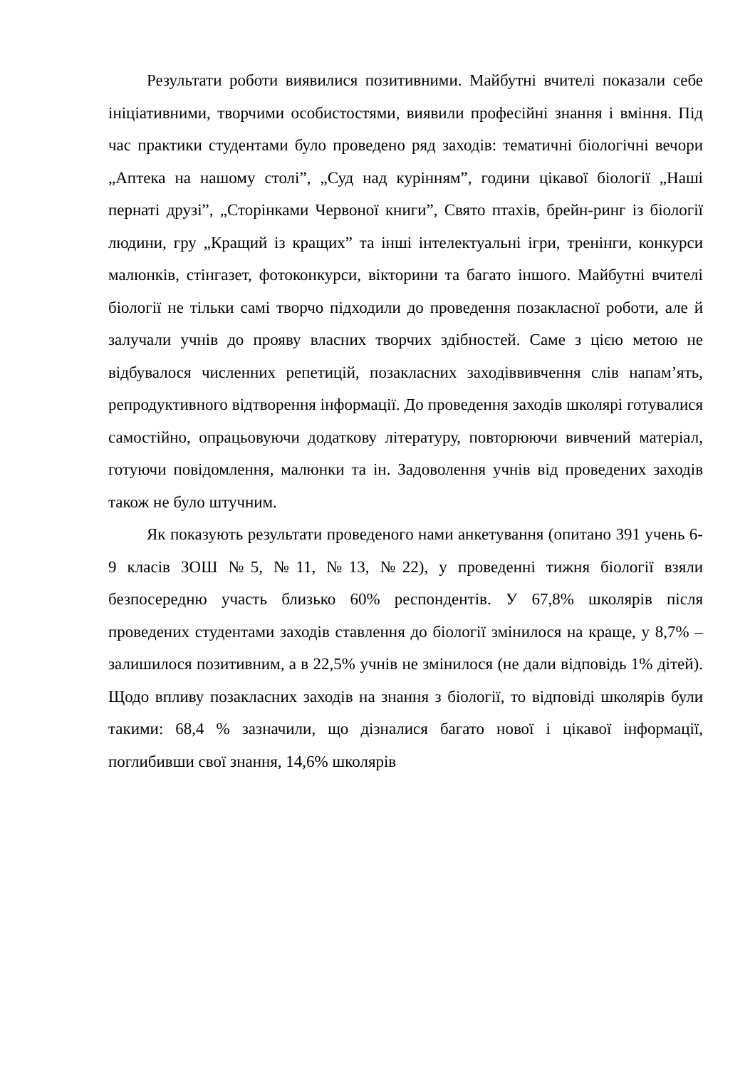Результати роботи виявилися позитивними. Майбутні вчителі показали себе ініціативними, творчими особистостями, виявили професійні знання і вміння. Під час практики студентами було проведено ряд заходів: тематичні біологічні вечори „Аптека на нашому столі”, „Суд над курінням”, години цікавої біології „Наші пернаті друзі”, „Сторінками Червоної книги”, Свято птахів, брейн-ринг із біології людини, гру „Кращий із кращих” та інші інтелектуальні ігри, тренінги, конкурси малюнків, стінгазет, фотоконкурси, вікторини та багато іншого. Майбутні вчителі біології не тільки самі творчо підходили до проведення позакласної роботи, але й залучали учнів до прояву власних творчих здібностей. Саме з цією метою не відбувалося численних репетицій, позакласних заходіввивчення слів напам’ять, репродуктивного відтворення інформації. До проведення заходів школярі готувалися самостійно, опрацьовуючи додаткову літературу, повторюючи вивчений матеріал, готуючи повідомлення, малюнки та ін. Задоволення учнів від проведених заходів також не було штучним.
Як показують результати проведеного нами анкетування (опитано 391 учень 6-9 класів ЗОШ №5, №11, №13, №22), у проведенні тижня біології взяли безпосередню участь близько 60% респондентів. У 67,8% школярів після проведених студентами заходів ставлення до біології змінилося на краще, у 8,7% – залишилося позитивним, а в 22,5% учнів не змінилося (не дали відповідь 1% дітей). Щодо впливу позакласних заходів на знання з біології, то відповіді школярів були такими: 68,4 % зазначили, що дізналися багато нової і цікавої інформації, поглибивши свої знання, 14,6% школярів